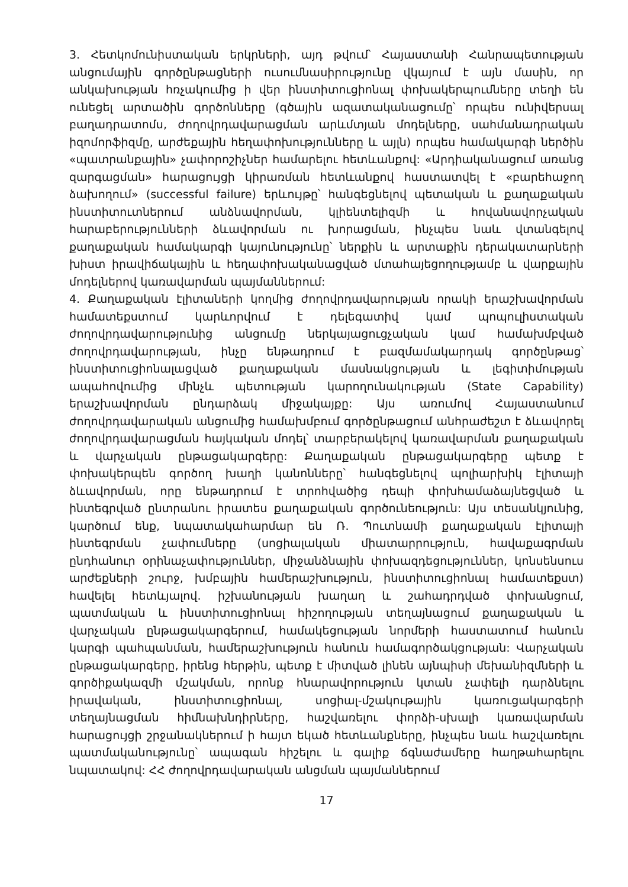3. Հետկոմունիստական երկրների, այդ թվում՝ Հայաստանի Հանրապետության անցումային գործընթացների ուսումնասիրությունը վկայում է այն մասին, որ անկախության հռչակումից ի վեր ինստիտուցիոնալ փոխակերպումները տեղի են ունեցել արտածին գործոնները (գծային ազատականացումը՝ որպես ունիվերսալ բաղադրատոմս, ժողովրդավարացման արևմտյան մոդելները, սահմանադրական իզոմորֆիզմը, արժեքային հեղափոխությունները և այլն) որպես համակարգի ներծին «պատրանքային» չափորոշիչներ համարելու հետևանքով: «Արդիականացում առանց զարգացման» հարացույցի կիրառման հետևանքով հաստատվել է «բարեհաջող ձախողում» (successful failure) երևույթը՝ հանգեցնելով պետական և քաղաքական ինստիտուտներում անձնավորման, կլիենտելիզմի և հովանավորչական հարաբերությունների ձևավորման ու խորացման, ինչպես նաև վտանգելով քաղաքական համակարգի կայունությունը՝ ներքին և արտաքին դերակատարների խիստ իրավիճակային և հեղափոխականացված մտահայեցողությամբ և վարքային մոդելներով կառավարման պայմաններում:
4. Քաղաքական էլիտաների կողմից ժողովրդավարության որակի երաշխավորման համատեքստում կարևորվում է դելեգատիվ կամ պոպուլիստական ժողովրդավարությունից անցումը ներկայացուցչական կամ համախմբված ժողովրդավարության, ինչը ենթադրում է բազմամակարդակ գործընթաց՝ ինստիտուցիոնալացված քաղաքական մասնակցության և լեգիտիմության ապահովումից մինչև պետության կարողունակության (State Capability) երաշխավորման ընդարձակ միջակայքը: Այս առումով Հայաստանում ժողովրդավարական անցումից համախմբում գործընթացում անհրաժեշտ է ձևավորել ժողովրդավարացման հայկական մոդել՝ տարբերակելով կառավարման քաղաքական և վարչական ընթացակարգերը: Քաղաքական ընթացակարգերը պետք է փոխակերպեն գործող խաղի կանոնները՝ հանգեցնելով պոլիարխիկ էլիտայի ձևավորման, որը ենթադրում է տրոհվածից դեպի փոխհամաձայնեցված և ինտեգրված ընտրանու իրատես քաղաքական գործունեություն: Այս տեսանկյունից, կարծում ենք, նպատակահարմար են Ռ. Պուտնամի քաղաքական էլիտայի ինտեգրման չափումները (սոցիալական միատարրություն, հավաքագրման ընդհանուր օրինաչափություններ, միջանձնային փոխազդեցություններ, կոնսենսուս արժեքների շուրջ, խմբային համերաշխություն, ինստիտուցիոնալ համատեքստ) հավելել հետևյալով. իշխանության խաղաղ և շահադրդված փոխանցում, պատմական և ինստիտուցիոնալ հիշողության տեղայնացում քաղաքական և վարչական ընթացակարգերում, համակեցության նորմերի հաստատում հանուն կարգի պահպանման, համերաշխություն հանուն համագործակցության: Վարչական ընթացակարգերը, իրենց հերթին, պետք է միտված լինեն այնպիսի մեխանիզմների և գործիքակազմի մշակման, որոնք հնարավորություն կտան չափելի դարձնելու իրավական, ինստիտուցիոնալ, սոցիալ-մշակութային կառուցակարգերի տեղայնացման հիմնախնդիրները, հաշվառելու փորձի-սխալի կառավարման հարացույցի շրջանակներում ի հայտ եկած հետևանքները, ինչպես նաև հաշվառելու պատմականությունը՝ ապագան հիշելու և գալիք ճգնաժամերը հաղթահարելու նպատակով: ՀՀ ժողովրդավարական անցման պայմաններում
17